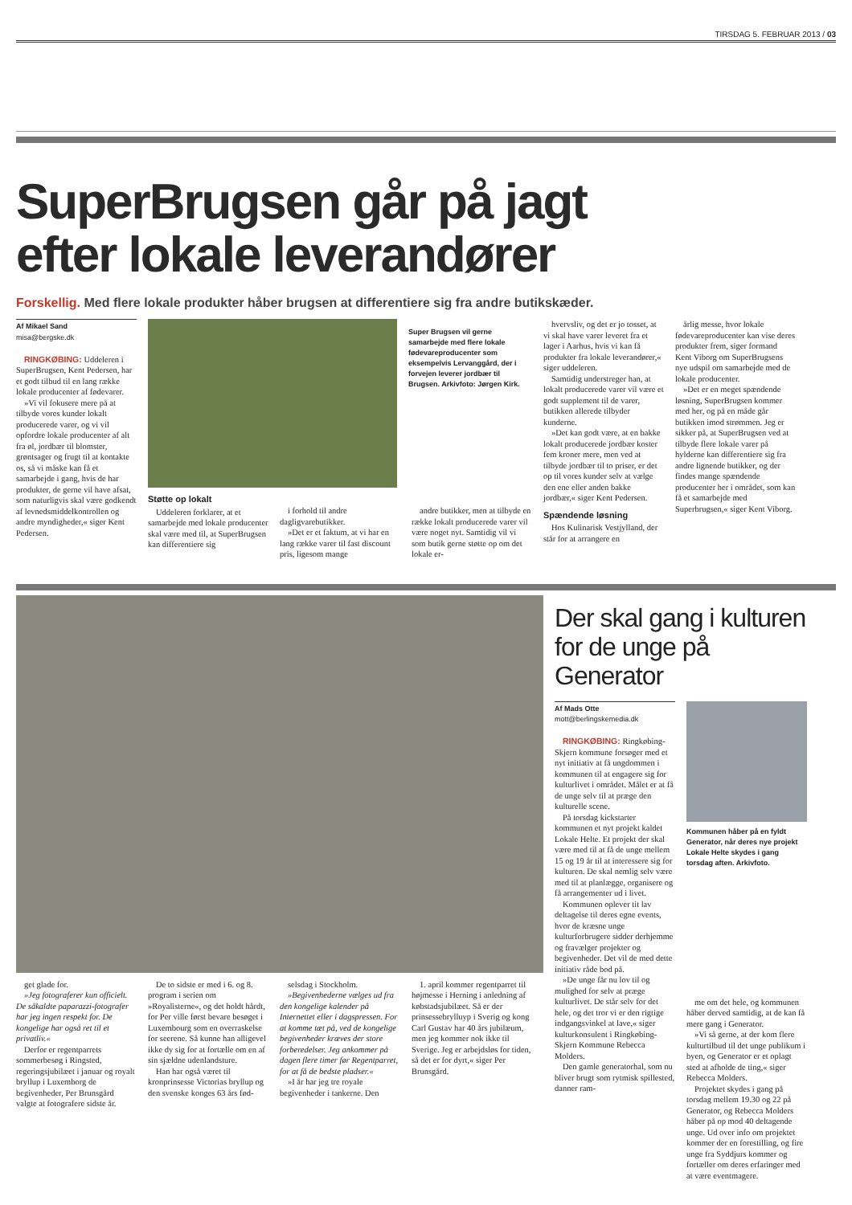TIRSDAG 5. FEBRUAR 2013 / 03
SuperBrugsen går på jagt
efter lokale leverandører
Forskellig. Med flere lokale produkter håber brugsen at differentiere sig fra andre butikskæder.
Af Mikael Sand
misa@bergske.dk
RINGKØBING: Uddeleren i SuperBrugsen, Kent Pedersen, har et godt tilbud til en lang række lokale producenter af fødevarer.
»Vi vil fokusere mere på at tilbyde vores kunder lokalt producerede varer, og vi vil opfordre lokale producenter af alt fra øl, jordbær til blomster, grøntsager og frugt til at kontakte os, så vi måske kan få et samarbejde i gang, hvis de har produkter, de gerne vil have afsat, som naturligvis skal være godkendt af levnedsmiddelkontrollen og andre myndigheder,« siger Kent Pedersen.
Super Brugsen vil gerne samarbejde med flere lokale fødevareproducenter som eksempelvis Lervanggård, der i forvejen leverer jordbær til Brugsen. Arkivfoto: Jørgen Kirk.
Støtte op lokalt
Uddeleren forklarer, at et samarbejde med lokale producenter skal være med til, at SuperBrugsen kan differentiere sig
i forhold til andre dagligvarebutikker.
»Det er et faktum, at vi har en lang række varer til fast discount pris, ligesom mange
andre butikker, men at tilbyde en række lokalt producerede varer vil være noget nyt. Samtidig vil vi som butik gerne støtte op om det lokale er-
hvervsliv, og det er jo tosset, at vi skal have varer leveret fra et lager i Aarhus, hvis vi kan få produkter fra lokale leverandører,« siger uddeleren.
Samtidig understreger han, at lokalt producerede varer vil være et godt supplement til de varer, butikken allerede tilbyder kunderne.
»Det kan godt være, at en bakke lokalt producerede jordbær koster fem kroner mere, men ved at tilbyde jordbær til to priser, er det op til vores kunder selv at vælge den ene eller anden bakke jordbær,« siger Kent Pedersen.
Spændende løsning
Hos Kulinarisk Vestjylland, der står for at arrangere en
årlig messe, hvor lokale fødevareproducenter kan vise deres produkter frem, siger formand Kent Viborg om SuperBrugsens nye udspil om samarbejde med de lokale producenter.
»Det er en meget spændende løsning, SuperBrugsen kommer med her, og på en måde går butikken imod strømmen. Jeg er sikker på, at SuperBrugsen ved at tilbyde flere lokale varer på hylderne kan differentiere sig fra andre lignende butikker, og der findes mange spændende producenter her i området, som kan få et samarbejde med Superbrugsen,« siger Kent Viborg.
get glade for.
»Jeg fotograferer kun officielt. De såkaldte paparazzi-fotografer har jeg ingen respekt for. De kongelige har også ret til et privatliv.«
Derfor er regentparrets sommerbesøg i Ringsted, regeringsjubilæet i januar og royalt bryllup i Luxemborg de begivenheder, Per Brunsgård valgte at fotografere sidste år.
De to sidste er med i 6. og 8. program i serien om »Royalisterne«, og det holdt hårdt, for Per ville først bevare besøget i Luxembourg som en overraskelse for seerene. Så kunne han alligevel ikke dy sig for at fortælle om en af sin sjældne udenlandsture.
Han har også været til kronprinsesse Victorias bryllup og den svenske konges 63 års fød-
selsdag i Stockholm.
»Begivenhederne vælges ud fra den kongelige kalender på Internettet eller i dagspressen. For at komme tæt på, ved de kongelige begivenheder kræves der store forberedelser. Jeg ankommer på dagen flere timer før Regentparret, for at få de bedste pladser.«
»I år har jeg tre royale begivenheder i tankerne. Den
1. april kommer regentparret til højmesse i Herning i anledning af købstadsjubilæet. Så er der prinsessebrylluyp i Sverig og kong Carl Gustav har 40 års jubilæum, men jeg kommer nok ikke til Sverige. Jeg er arbejdsløs for tiden, så det er for dyrt,« siger Per Brunsgård.
Der skal gang i kulturen for de unge på Generator
Af Mads Otte
mott@berlingskemedia.dk
RINGKØBING: Ringkøbing-Skjern kommune forsøger med et nyt initiativ at få ungdommen i kommunen til at engagere sig for kulturlivet i området. Målet er at få de unge selv til at præge den kulturelle scene.
På torsdag kickstarter kommunen et nyt projekt kaldet Lokale Helte. Et projekt der skal være med til at få de unge mellem 15 og 19 år til at interessere sig for kulturen. De skal nemlig selv være med til at planlægge, organisere og få arrangementer ud i livet.
Kommunen oplever tit lav deltagelse til deres egne events, hvor de kræsne unge kulturforbrugere sidder derhjemme og fravælger projekter og begivenheder. Det vil de med dette initiativ råde bod på.
»De unge får nu lov til og mulighed for selv at præge kulturlivet. De står selv for det hele, og det tror vi er den rigtige indgangsvinkel at lave,« siger kulturkonsulent i Ringkøbing-Skjern Kommune Rebecca Molders.
Den gamle generatorhal, som nu bliver brugt som rytmisk spillested, danner ram-
Kommunen håber på en fyldt Generator, når deres nye projekt Lokale Helte skydes i gang torsdag aften. Arkivfoto.
me om det hele, og kommunen håber derved samtidig, at de kan få mere gang i Generator.
»Vi så gerne, at der kom flere kulturtilbud til det unge publikum i byen, og Generator er et oplagt sted at afholde de ting,« siger Rebecca Molders.
Projektet skydes i gang på torsdag mellem 19.30 og 22 på Generator, og Rebecca Molders håber på op mod 40 deltagende unge. Ud over info om projektet kommer der en forestilling, og fire unge fra Syddjurs kommer og fortæller om deres erfaringer med at være eventmagere.